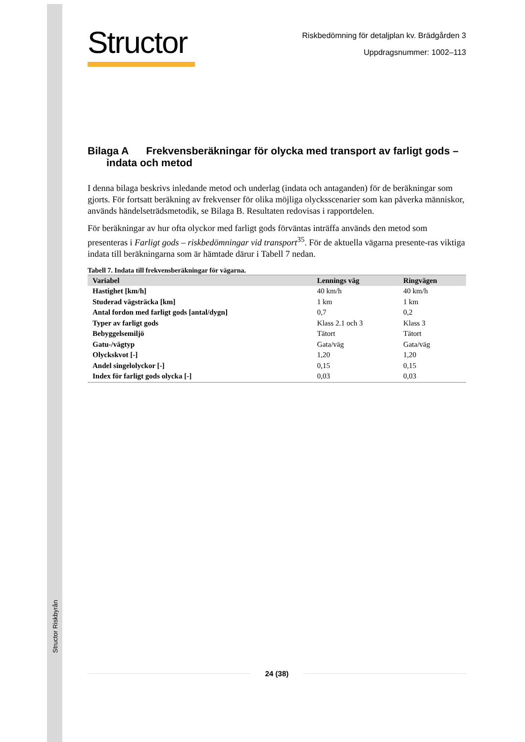Structor Riskbyrån
Structor
Riskbedömning för detaljplan kv. Brädgården 3
Uppdragsnummer: 1002–113
Bilaga A Frekvensberäkningar för olycka med transport av farligt gods – indata och metod
I denna bilaga beskrivs inledande metod och underlag (indata och antaganden) för de beräkningar som gjorts. För fortsatt beräkning av frekvenser för olika möjliga olycksscenarier som kan påverka människor, används händelseträdsmetodik, se Bilaga B. Resultaten redovisas i rapportdelen.
För beräkningar av hur ofta olyckor med farligt gods förväntas inträffa används den metod som presenteras i Farligt gods – riskbedömningar vid transport<sup>35</sup>. För de aktuella vägarna presente-ras viktiga indata till beräkningarna som är hämtade därur i Tabell 7 nedan.
Tabell 7. Indata till frekvensberäkningar för vägarna.
| Variabel | Lennings väg | Ringvägen |
| --- | --- | --- |
| Hastighet [km/h] | 40 km/h | 40 km/h |
| Studerad vägsträcka [km] | 1 km | 1 km |
| Antal fordon med farligt gods [antal/dygn] | 0,7 | 0,2 |
| Typer av farligt gods | Klass 2.1 och 3 | Klass 3 |
| Bebyggelsemiljö | Tätort | Tätort |
| Gatu-/vägtyp | Gata/väg | Gata/väg |
| Olyckskvot [-] | 1,20 | 1,20 |
| Andel singelolyckor [-] | 0,15 | 0,15 |
| Index för farligt gods olycka [-] | 0,03 | 0,03 |
24 (38)